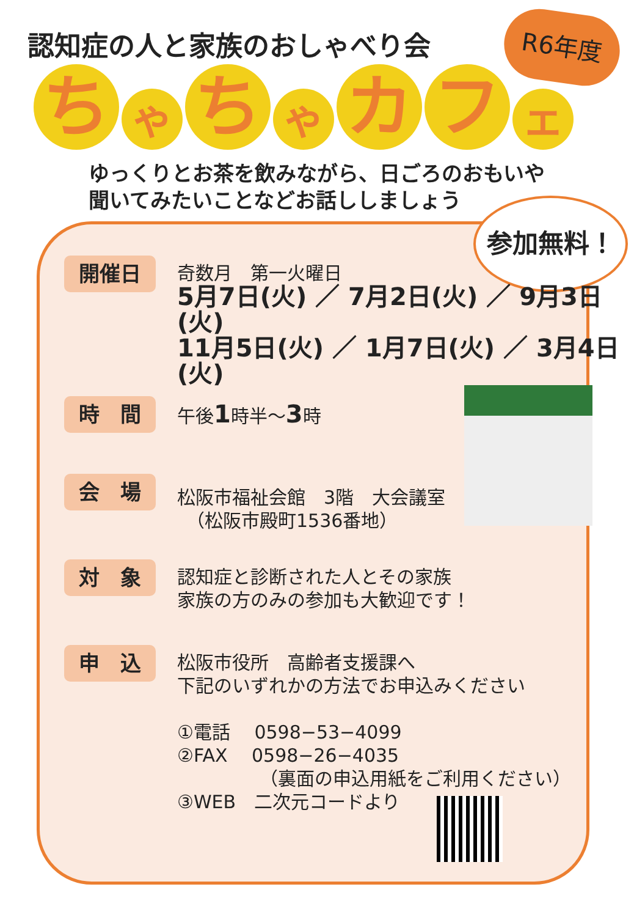認知症の人と家族のおしゃべり会 R6年度
ちゃちゃカフェ
ゆっくりとお茶を飲みながら、日ごろのおもいや
聞いてみたいことなどお話ししましょう
参加無料！
開催日
奇数月　第一火曜日
5月7日(火) ／ 7月2日(火) ／ 9月3日(火)
11月5日(火) ／ 1月7日(火) ／ 3月4日(火)
時　間
午後1時半～3時
会　場
松阪市福祉会館　3階　大会議室
　（松阪市殿町1536番地）
対　象
認知症と診断された人とその家族
家族の方のみの参加も大歓迎です！
申　込
松阪市役所　高齢者支援課へ
下記のいずれかの方法でお申込みください
①電話　 0598−53−4099
②FAX　 0598−26−4035
　　　　　（裏面の申込用紙をご利用ください）
③WEB　二次元コードより